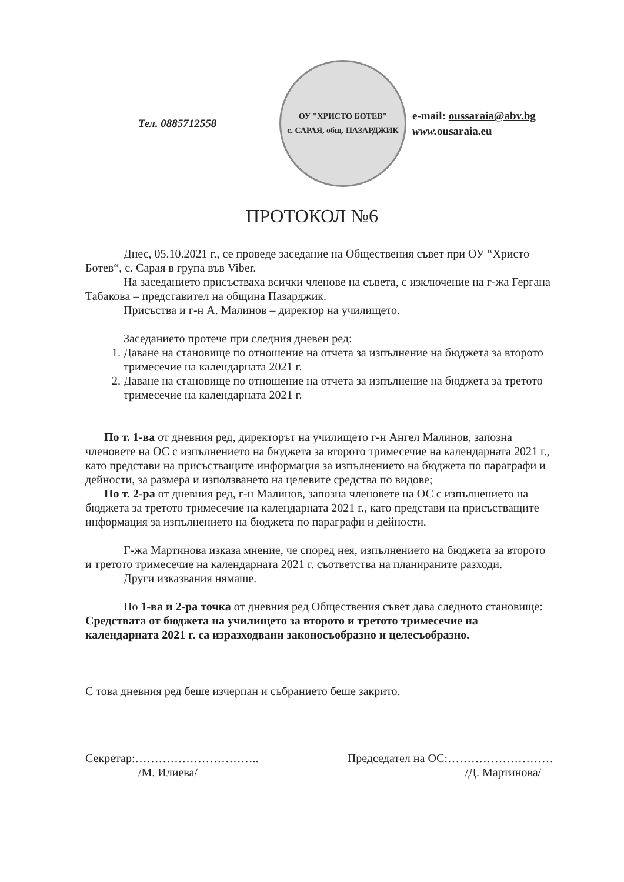Тел. 0885712558
ОУ "ХРИСТО БОТЕВ"
с. САРАЯ, общ. ПАЗАРДЖИК
e-mail: oussaraia@abv.bg
www. ousaraia.eu
ПРОТОКОЛ №6
Днес, 05.10.2021 г., се проведе заседание на Обществения съвет при ОУ “Христо Ботев“, с. Сарая в група във Viber.
На заседанието присъстваха всички членове на съвета, с изключение на г-жа Гергана Табакова – представител на община Пазарджик.
Присъства и г-н А. Малинов – директор на училището.
Заседанието протече при следния дневен ред:
1. Даване на становище по отношение на отчета за изпълнение на бюджета за второто тримесечие на календарната 2021 г.
2. Даване на становище по отношение на отчета за изпълнение на бюджета за третото тримесечие на календарната 2021 г.
По т. 1-ва от дневния ред, директорът на училището г-н Ангел Малинов, запозна членовете на ОС с изпълнението на бюджета за второто тримесечие на календарната 2021 г., като представи на присъстващите информация за изпълнението на бюджета по параграфи и дейности, за размера и използването на целевите средства по видове;
По т. 2-ра от дневния ред, г-н Малинов, запозна членовете на ОС с изпълнението на бюджета за третото тримесечие на календарната 2021 г., като представи на присъстващите информация за изпълнението на бюджета по параграфи и дейности.
Г-жа Мартинова изказа мнение, че според нея, изпълнението на бюджета за второто и третото тримесечие на календарната 2021 г. съответства на планираните разходи.
Други изказвания нямаше.
По 1-ва и 2-ра точка от дневния ред Обществения съвет дава следното становище: Средствата от бюджета на училището за второто и третото тримесечие на календарната 2021 г. са изразходвани законосъобразно и целесъобразно.
С това дневния ред беше изчерпан и събранието беше закрито.
Секретар:…………………………..
/М. Илиева/
Председател на ОС:………………………
/Д. Мартинова/